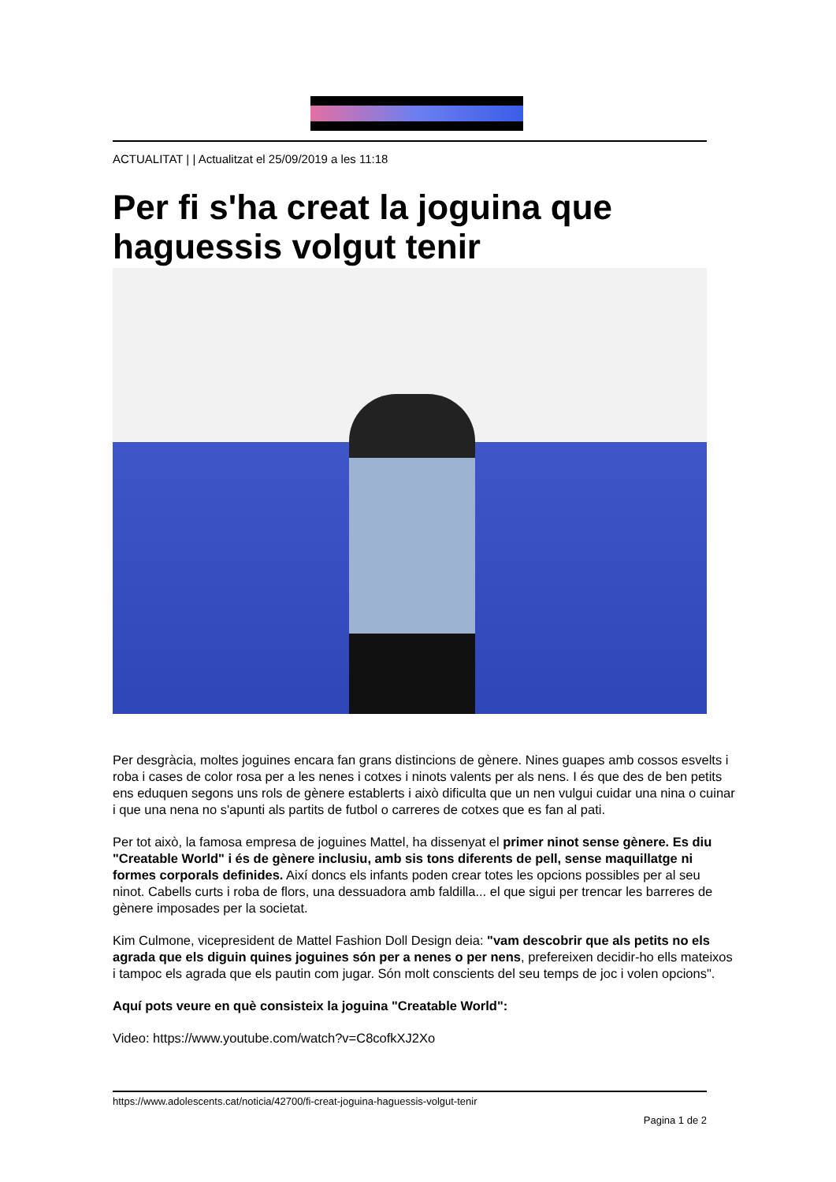ACTUALITAT | | Actualitzat el 25/09/2019 a les 11:18
Per fi s'ha creat la joguina que haguessis volgut tenir
Per desgràcia, moltes joguines encara fan grans distincions de gènere. Nines guapes amb cossos esvelts i roba i cases de color rosa per a les nenes i cotxes i ninots valents per als nens. I és que des de ben petits ens eduquen segons uns rols de gènere establerts i això dificulta que un nen vulgui cuidar una nina o cuinar i que una nena no s'apunti als partits de futbol o carreres de cotxes que es fan al pati.
Per tot això, la famosa empresa de joguines Mattel, ha dissenyat el primer ninot sense gènere. Es diu "Creatable World" i és de gènere inclusiu, amb sis tons diferents de pell, sense maquillatge ni formes corporals definides. Així doncs els infants poden crear totes les opcions possibles per al seu ninot. Cabells curts i roba de flors, una dessuadora amb faldilla... el que sigui per trencar les barreres de gènere imposades per la societat.
Kim Culmone, vicepresident de Mattel Fashion Doll Design deia: "vam descobrir que als petits no els agrada que els diguin quines joguines són per a nenes o per nens, prefereixen decidir-ho ells mateixos i tampoc els agrada que els pautin com jugar. Són molt conscients del seu temps de joc i volen opcions".
Aquí pots veure en què consisteix la joguina "Creatable World":
Video: https://www.youtube.com/watch?v=C8cofkXJ2Xo
https://www.adolescents.cat/noticia/42700/fi-creat-joguina-haguessis-volgut-tenir
Pagina 1 de 2